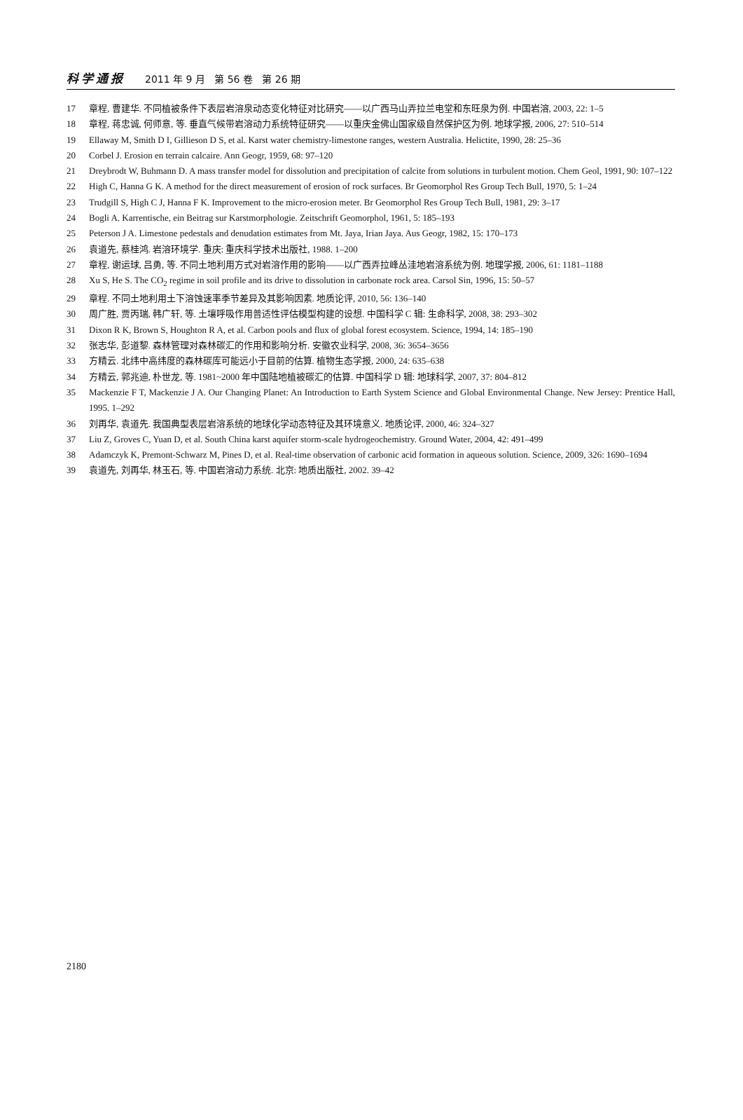科学通报 2011 年 9 月 第 56 卷 第 26 期
17 章程, 曹建华. 不同植被条件下表层岩溶泉动态变化特征对比研究——以广西马山弄拉兰电堂和东旺泉为例. 中国岩溶, 2003, 22: 1–5
18 章程, 蒋忠诚, 何师意, 等. 垂直气候带岩溶动力系统特征研究——以重庆金佛山国家级自然保护区为例. 地球学报, 2006, 27: 510–514
19 Ellaway M, Smith D I, Gillieson D S, et al. Karst water chemistry-limestone ranges, western Australia. Helictite, 1990, 28: 25–36
20 Corbel J. Erosion en terrain calcaire. Ann Geogr, 1959, 68: 97–120
21 Dreybrodt W, Buhmann D. A mass transfer model for dissolution and precipitation of calcite from solutions in turbulent motion. Chem Geol, 1991, 90: 107–122
22 High C, Hanna G K. A method for the direct measurement of erosion of rock surfaces. Br Geomorphol Res Group Tech Bull, 1970, 5: 1–24
23 Trudgill S, High C J, Hanna F K. Improvement to the micro-erosion meter. Br Geomorphol Res Group Tech Bull, 1981, 29: 3–17
24 Bogli A. Karrentische, ein Beitrag sur Karstmorphologie. Zeitschrift Geomorphol, 1961, 5: 185–193
25 Peterson J A. Limestone pedestals and denudation estimates from Mt. Jaya, Irian Jaya. Aus Geogr, 1982, 15: 170–173
26 袁道先, 蔡桂鸿. 岩溶环境学. 重庆: 重庆科学技术出版社, 1988. 1–200
27 章程, 谢运球, 吕勇, 等. 不同土地利用方式对岩溶作用的影响——以广西弄拉峰丛洼地岩溶系统为例. 地理学报, 2006, 61: 1181–1188
28 Xu S, He S. The CO<sub>2</sub> regime in soil profile and its drive to dissolution in carbonate rock area. Carsol Sin, 1996, 15: 50–57
29 章程. 不同土地利用土下溶蚀速率季节差异及其影响因素. 地质论评, 2010, 56: 136–140
30 周广胜, 贾丙瑞, 韩广轩, 等. 土壤呼吸作用普适性评估模型构建的设想. 中国科学 C 辑: 生命科学, 2008, 38: 293–302
31 Dixon R K, Brown S, Houghton R A, et al. Carbon pools and flux of global forest ecosystem. Science, 1994, 14: 185–190
32 张志华, 彭道黎. 森林管理对森林碳汇的作用和影响分析. 安徽农业科学, 2008, 36: 3654–3656
33 方精云. 北纬中高纬度的森林碳库可能远小于目前的估算. 植物生态学报, 2000, 24: 635–638
34 方精云, 郭兆迪, 朴世龙, 等. 1981~2000 年中国陆地植被碳汇的估算. 中国科学 D 辑: 地球科学, 2007, 37: 804–812
35 Mackenzie F T, Mackenzie J A. Our Changing Planet: An Introduction to Earth System Science and Global Environmental Change. New Jersey: Prentice Hall, 1995. 1–292
36 刘再华, 袁道先. 我国典型表层岩溶系统的地球化学动态特征及其环境意义. 地质论评, 2000, 46: 324–327
37 Liu Z, Groves C, Yuan D, et al. South China karst aquifer storm-scale hydrogeochemistry. Ground Water, 2004, 42: 491–499
38 Adamczyk K, Premont-Schwarz M, Pines D, et al. Real-time observation of carbonic acid formation in aqueous solution. Science, 2009, 326: 1690–1694
39 袁道先, 刘再华, 林玉石, 等. 中国岩溶动力系统. 北京: 地质出版社, 2002. 39–42
2180